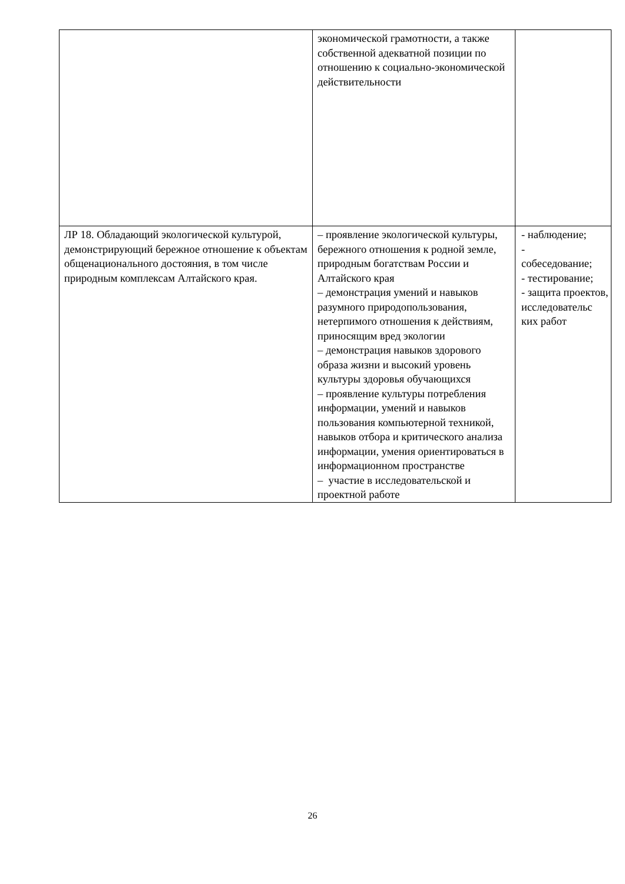| | экономической грамотности, а также собственной адекватной позиции по отношению к социально-экономической действительности | |
| ЛР 18. Обладающий экологической культурой, демонстрирующий бережное отношение к объектам общенационального достояния, в том числе природным комплексам Алтайского края. | – проявление экологической культуры, бережного отношения к родной земле, природным богатствам России и Алтайского края – демонстрация умений и навыков разумного природопользования, нетерпимого отношения к действиям, приносящим вред экологии – демонстрация навыков здорового образа жизни и высокий уровень культуры здоровья обучающихся – проявление культуры потребления информации, умений и навыков пользования компьютерной техникой, навыков отбора и критического анализа информации, умения ориентироваться в информационном пространстве – участие в исследовательской и проектной работе | - наблюдение; - собеседование; - тестирование; - защита проектов, исследовательс ких работ |
26